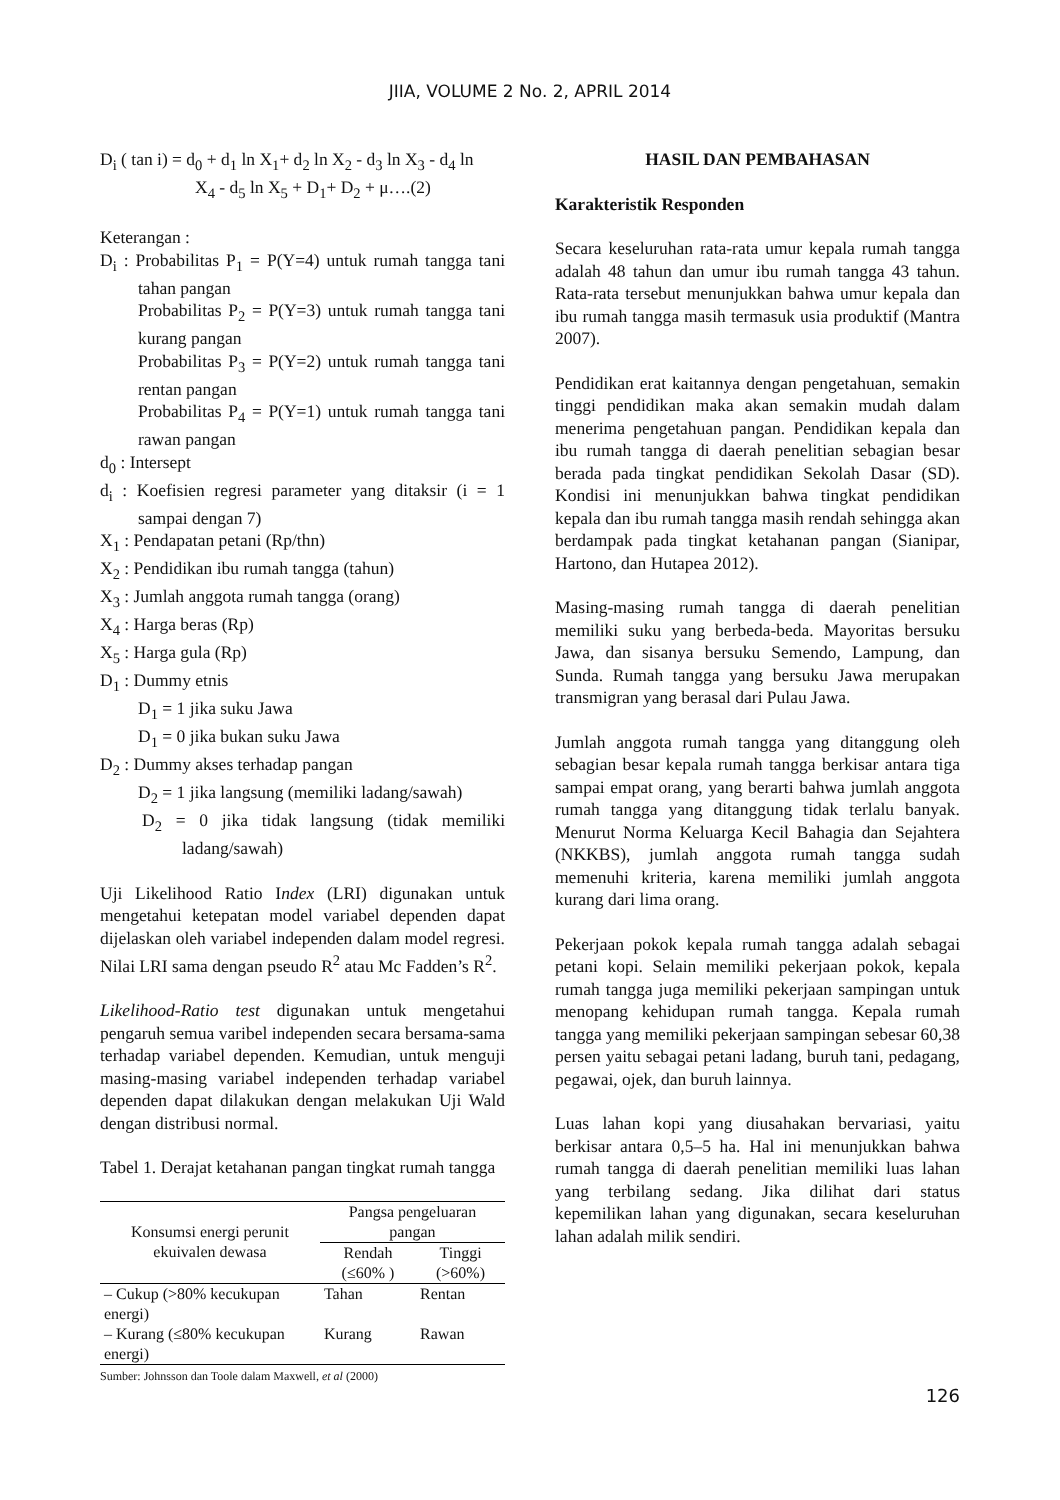JIIA, VOLUME 2 No. 2, APRIL 2014
D<sub>i</sub> ( tan i) = d<sub>0</sub> + d<sub>1</sub> ln X<sub>1</sub>+ d<sub>2</sub> ln X<sub>2</sub> - d<sub>3</sub> ln X<sub>3</sub> - d<sub>4</sub> ln
X<sub>4</sub> - d<sub>5</sub> ln X<sub>5</sub> + D<sub>1</sub>+ D<sub>2</sub> + μ….(2)
Keterangan :
D<sub>i</sub> : Probabilitas P<sub>1</sub> = P(Y=4) untuk rumah tangga tani tahan pangan
Probabilitas P<sub>2</sub> = P(Y=3) untuk rumah tangga tani kurang pangan
Probabilitas P<sub>3</sub> = P(Y=2) untuk rumah tangga tani rentan pangan
Probabilitas P<sub>4</sub> = P(Y=1) untuk rumah tangga tani rawan pangan
d<sub>0</sub> : Intersept
d<sub>i</sub> : Koefisien regresi parameter yang ditaksir (i = 1 sampai dengan 7)
X<sub>1</sub> : Pendapatan petani (Rp/thn)
X<sub>2</sub> : Pendidikan ibu rumah tangga (tahun)
X<sub>3</sub> : Jumlah anggota rumah tangga (orang)
X<sub>4</sub> : Harga beras (Rp)
X<sub>5</sub> : Harga gula (Rp)
D<sub>1</sub> : Dummy etnis
D<sub>1</sub> = 1 jika suku Jawa
D<sub>1</sub> = 0 jika bukan suku Jawa
D<sub>2</sub> : Dummy akses terhadap pangan
D<sub>2</sub> = 1 jika langsung (memiliki ladang/sawah)
D<sub>2</sub> = 0 jika tidak langsung (tidak memiliki ladang/sawah)
Uji Likelihood Ratio Index (LRI) digunakan untuk mengetahui ketepatan model variabel dependen dapat dijelaskan oleh variabel independen dalam model regresi. Nilai LRI sama dengan pseudo R<sup>2</sup> atau Mc Fadden’s R<sup>2</sup>.
Likelihood-Ratio test digunakan untuk mengetahui pengaruh semua varibel independen secara bersama-sama terhadap variabel dependen. Kemudian, untuk menguji masing-masing variabel independen terhadap variabel dependen dapat dilakukan dengan melakukan Uji Wald dengan distribusi normal.
Tabel 1. Derajat ketahanan pangan tingkat rumah tangga
| Konsumsi energi perunit ekuivalen dewasa | Pangsa pengeluaran pangan | |
| --- | --- | --- |
| | Rendah (≤60% ) | Tinggi (>60%) |
| – Cukup (>80% kecukupan energi) | Tahan | Rentan |
| – Kurang (≤80% kecukupan energi) | Kurang | Rawan |
Sumber: Johnsson dan Toole dalam Maxwell, et al (2000)
HASIL DAN PEMBAHASAN
Karakteristik Responden
Secara keseluruhan rata-rata umur kepala rumah tangga adalah 48 tahun dan umur ibu rumah tangga 43 tahun. Rata-rata tersebut menunjukkan bahwa umur kepala dan ibu rumah tangga masih termasuk usia produktif (Mantra 2007).
Pendidikan erat kaitannya dengan pengetahuan, semakin tinggi pendidikan maka akan semakin mudah dalam menerima pengetahuan pangan. Pendidikan kepala dan ibu rumah tangga di daerah penelitian sebagian besar berada pada tingkat pendidikan Sekolah Dasar (SD). Kondisi ini menunjukkan bahwa tingkat pendidikan kepala dan ibu rumah tangga masih rendah sehingga akan berdampak pada tingkat ketahanan pangan (Sianipar, Hartono, dan Hutapea 2012).
Masing-masing rumah tangga di daerah penelitian memiliki suku yang berbeda-beda. Mayoritas bersuku Jawa, dan sisanya bersuku Semendo, Lampung, dan Sunda. Rumah tangga yang bersuku Jawa merupakan transmigran yang berasal dari Pulau Jawa.
Jumlah anggota rumah tangga yang ditanggung oleh sebagian besar kepala rumah tangga berkisar antara tiga sampai empat orang, yang berarti bahwa jumlah anggota rumah tangga yang ditanggung tidak terlalu banyak. Menurut Norma Keluarga Kecil Bahagia dan Sejahtera (NKKBS), jumlah anggota rumah tangga sudah memenuhi kriteria, karena memiliki jumlah anggota kurang dari lima orang.
Pekerjaan pokok kepala rumah tangga adalah sebagai petani kopi. Selain memiliki pekerjaan pokok, kepala rumah tangga juga memiliki pekerjaan sampingan untuk menopang kehidupan rumah tangga. Kepala rumah tangga yang memiliki pekerjaan sampingan sebesar 60,38 persen yaitu sebagai petani ladang, buruh tani, pedagang, pegawai, ojek, dan buruh lainnya.
Luas lahan kopi yang diusahakan bervariasi, yaitu berkisar antara 0,5–5 ha. Hal ini menunjukkan bahwa rumah tangga di daerah penelitian memiliki luas lahan yang terbilang sedang. Jika dilihat dari status kepemilikan lahan yang digunakan, secara keseluruhan lahan adalah milik sendiri.
126